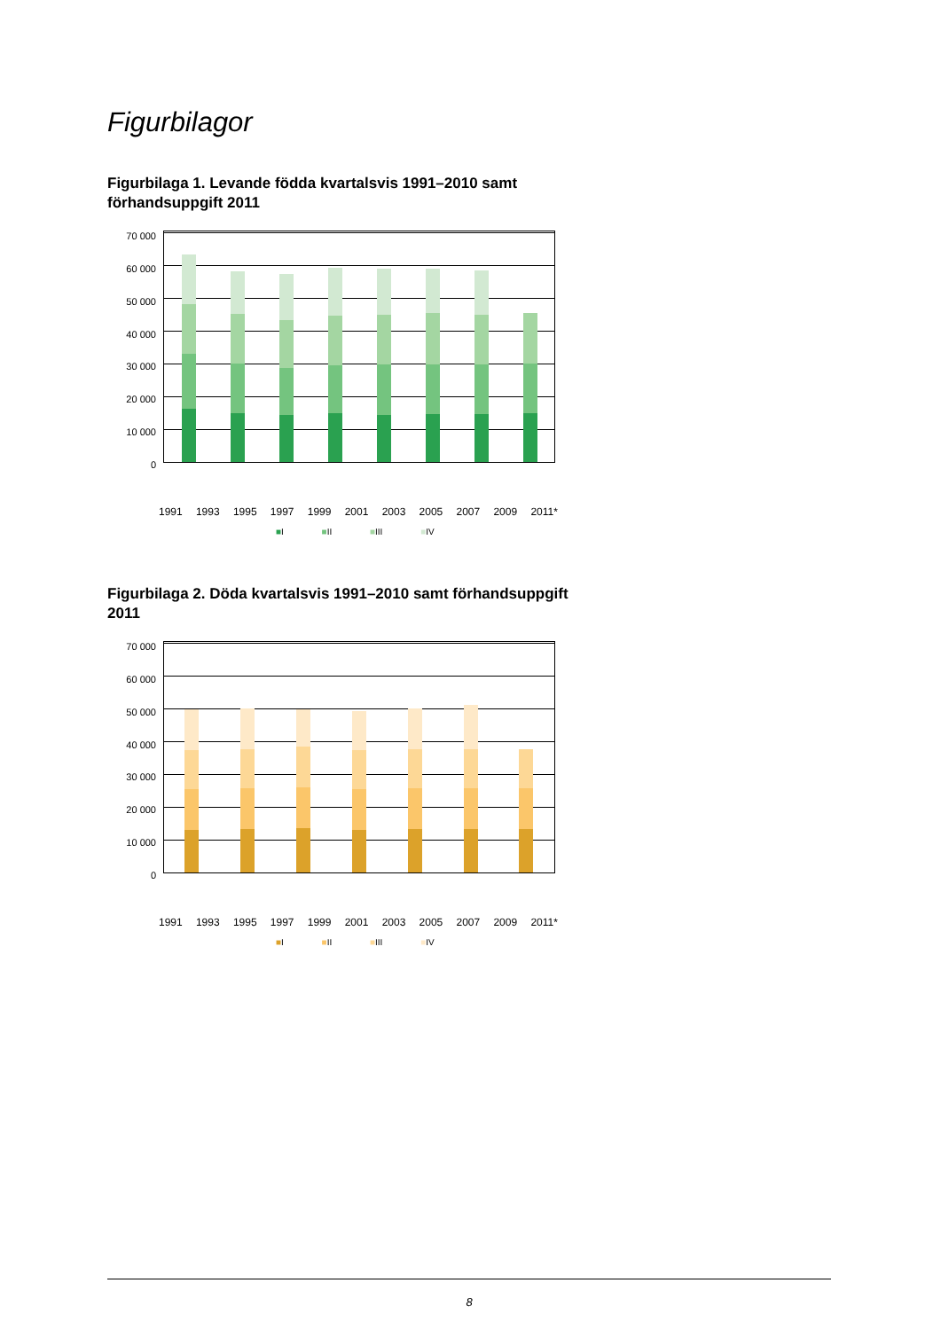Figurbilagor
Figurbilaga 1. Levande födda kvartalsvis 1991–2010 samt förhandsuppgift 2011
70 000
60 000
50 000
40 000
30 000
20 000
10 000
0
1991 1993 1995 1997 1999 2001 2003 2005 2007 2009 2011*
■I ■II ■III ■IV
Figurbilaga 2. Döda kvartalsvis 1991–2010 samt förhandsuppgift 2011
70 000
60 000
50 000
40 000
30 000
20 000
10 000
0
1991 1993 1995 1997 1999 2001 2003 2005 2007 2009 2011*
■I ■II ■III ■IV
8